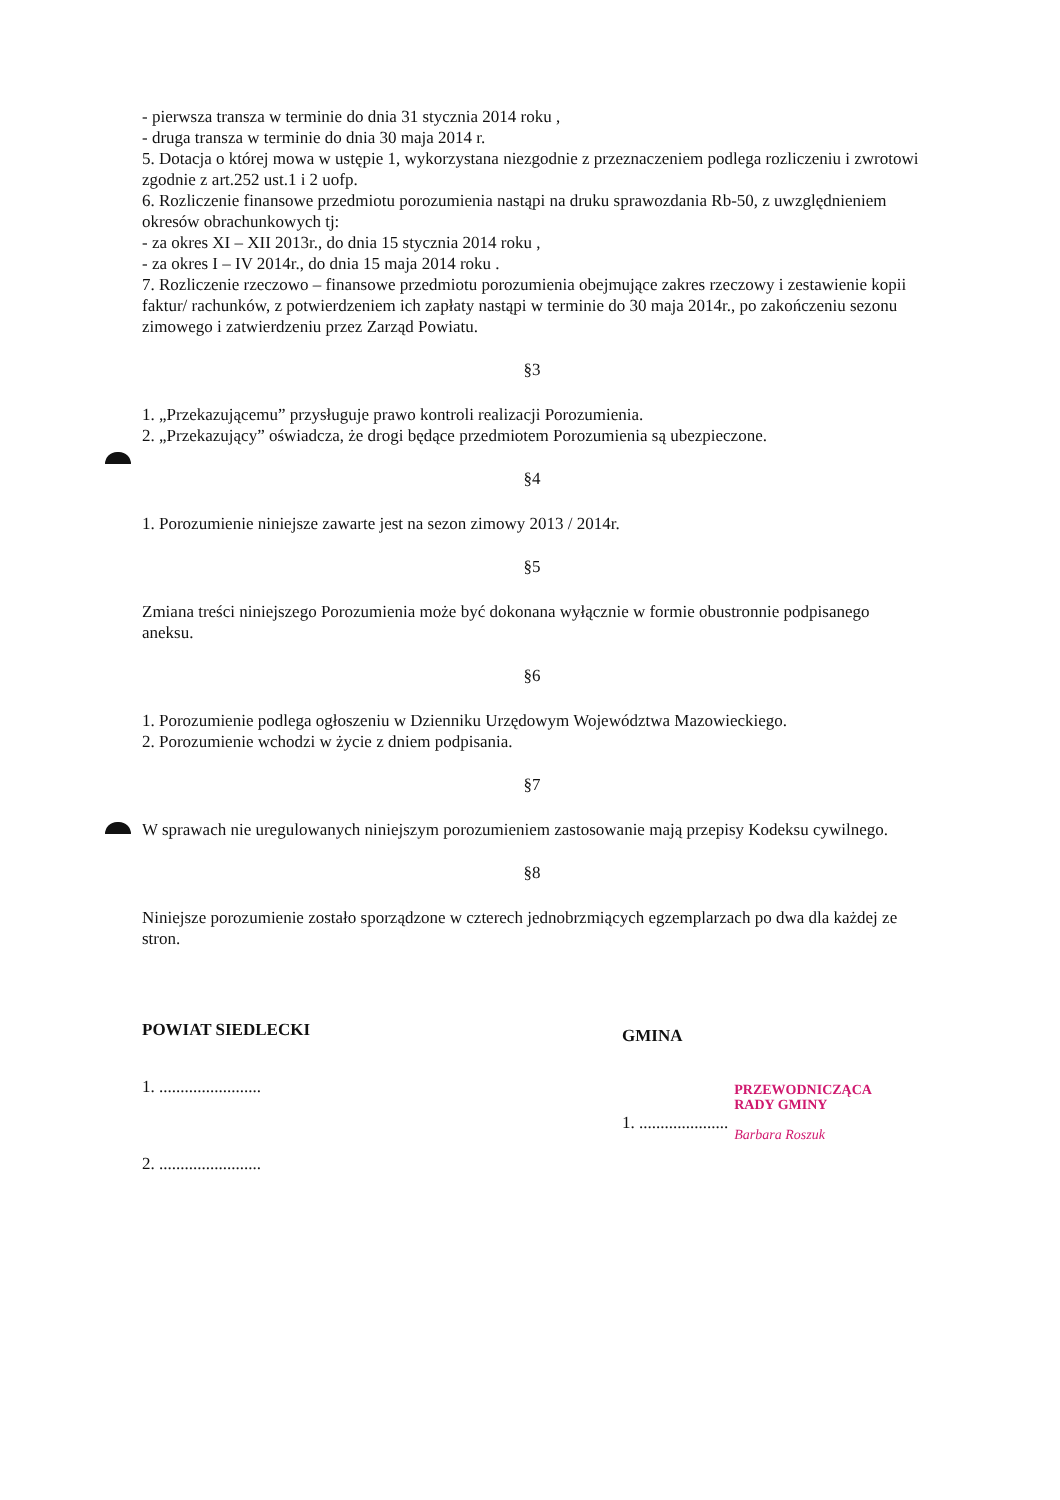- pierwsza transza w terminie do dnia 31 stycznia 2014 roku ,
- druga transza w terminie do dnia 30 maja 2014 r.
5. Dotacja o której mowa w ustępie 1, wykorzystana niezgodnie z przeznaczeniem podlega rozliczeniu i zwrotowi zgodnie z art.252 ust.1 i 2 uofp.
6. Rozliczenie finansowe przedmiotu porozumienia nastąpi na druku sprawozdania Rb-50, z uwzględnieniem okresów obrachunkowych tj:
- za okres XI – XII 2013r., do dnia 15 stycznia 2014 roku ,
- za okres I – IV 2014r., do dnia 15 maja 2014 roku .
7. Rozliczenie rzeczowo – finansowe przedmiotu porozumienia obejmujące zakres rzeczowy i zestawienie kopii faktur/ rachunków, z potwierdzeniem ich zapłaty nastąpi w terminie do 30 maja 2014r., po zakończeniu sezonu zimowego i zatwierdzeniu przez Zarząd Powiatu.
§3
1. „Przekazującemu” przysługuje prawo kontroli realizacji Porozumienia.
2. „Przekazujący” oświadcza, że drogi będące przedmiotem Porozumienia są ubezpieczone.
§4
1. Porozumienie niniejsze zawarte jest na sezon zimowy 2013 / 2014r.
§5
Zmiana treści niniejszego Porozumienia może być dokonana wyłącznie w formie obustronnie podpisanego aneksu.
§6
1. Porozumienie podlega ogłoszeniu w Dzienniku Urzędowym Województwa Mazowieckiego.
2. Porozumienie wchodzi w życie z dniem podpisania.
§7
W sprawach nie uregulowanych niniejszym porozumieniem zastosowanie mają przepisy Kodeksu cywilnego.
§8
Niniejsze porozumienie zostało sporządzone w czterech jednobrzmiących egzemplarzach po dwa dla każdej ze stron.
POWIAT SIEDLECKI
1. ........................
2. ........................
GMINA
1. .....................
PRZEWODNICZĄCA
RADY GMINY
Barbara Roszuk